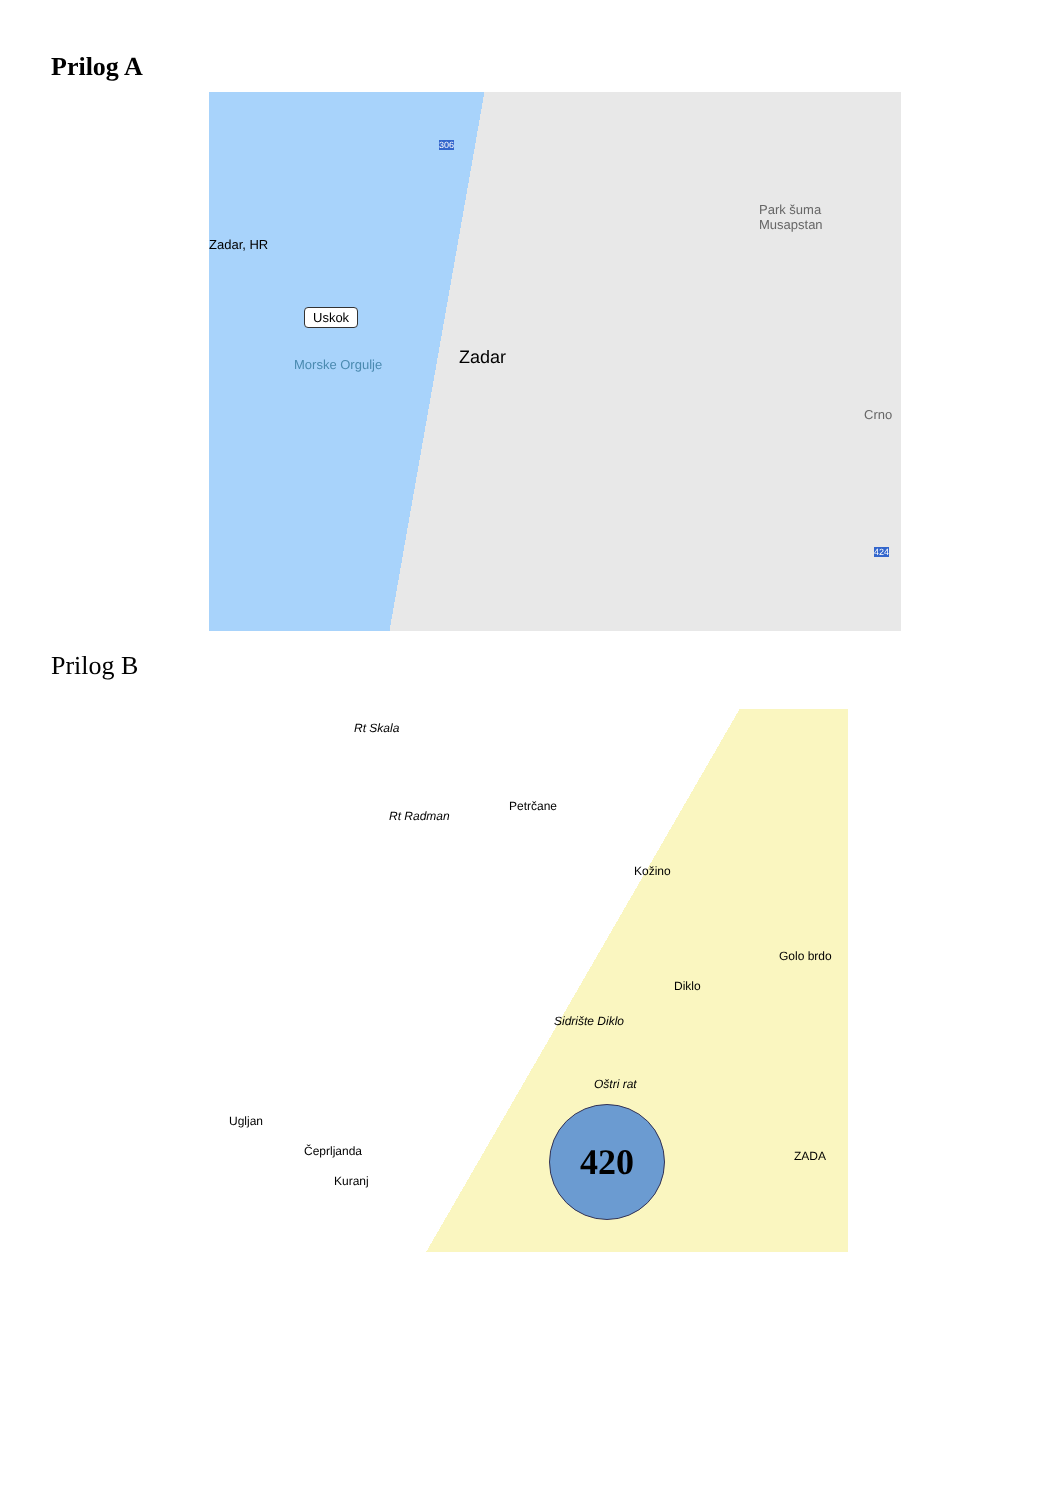Prilog A
Zadar, HR
Uskok
Morske Orgulje Zadar
Park šuma
Musapstan
Crno
306
424
Prilog B
Rt Skala
Rt Radman
Petrčane
Kožino
Diklo
Golo brdo
Sidrište Diklo
Oštri rat
Ugljan
Čeprljanda
Kuranj
ZADA
420